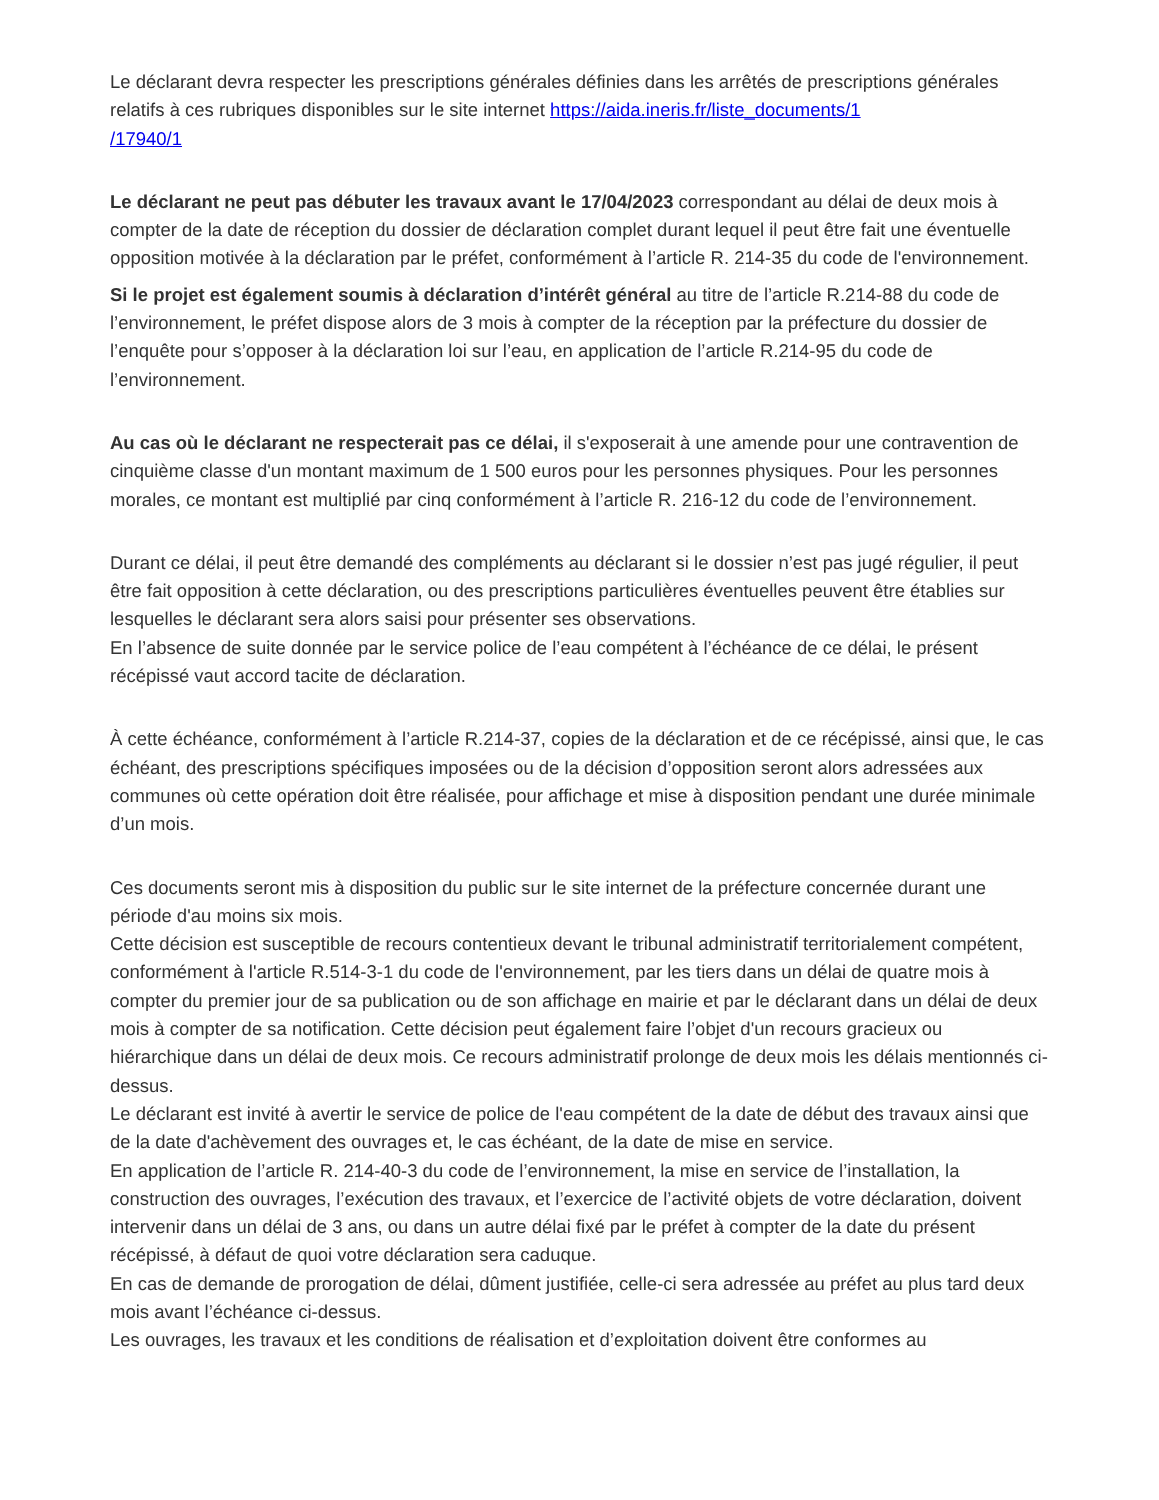Le déclarant devra respecter les prescriptions générales définies dans les arrêtés de prescriptions générales relatifs à ces rubriques disponibles sur le site internet https://aida.ineris.fr/liste_documents/1
/17940/1
Le déclarant ne peut pas débuter les travaux avant le 17/04/2023 correspondant au délai de deux mois à compter de la date de réception du dossier de déclaration complet durant lequel il peut être fait une éventuelle opposition motivée à la déclaration par le préfet, conformément à l’article R. 214-35 du code de l'environnement.
Si le projet est également soumis à déclaration d’intérêt général au titre de l’article R.214-88 du code de l’environnement, le préfet dispose alors de 3 mois à compter de la réception par la préfecture du dossier de l’enquête pour s’opposer à la déclaration loi sur l’eau, en application de l’article R.214-95 du code de l’environnement.
Au cas où le déclarant ne respecterait pas ce délai, il s'exposerait à une amende pour une contravention de cinquième classe d'un montant maximum de 1 500 euros pour les personnes physiques. Pour les personnes morales, ce montant est multiplié par cinq conformément à l’article R. 216-12 du code de l’environnement.
Durant ce délai, il peut être demandé des compléments au déclarant si le dossier n’est pas jugé régulier, il peut être fait opposition à cette déclaration, ou des prescriptions particulières éventuelles peuvent être établies sur lesquelles le déclarant sera alors saisi pour présenter ses observations.
En l’absence de suite donnée par le service police de l’eau compétent à l’échéance de ce délai, le présent récépissé vaut accord tacite de déclaration.
À cette échéance, conformément à l’article R.214-37, copies de la déclaration et de ce récépissé, ainsi que, le cas échéant, des prescriptions spécifiques imposées ou de la décision d’opposition seront alors adressées aux communes où cette opération doit être réalisée, pour affichage et mise à disposition pendant une durée minimale d’un mois.
Ces documents seront mis à disposition du public sur le site internet de la préfecture concernée durant une période d'au moins six mois.
Cette décision est susceptible de recours contentieux devant le tribunal administratif territorialement compétent, conformément à l'article R.514-3-1 du code de l'environnement, par les tiers dans un délai de quatre mois à compter du premier jour de sa publication ou de son affichage en mairie et par le déclarant dans un délai de deux mois à compter de sa notification. Cette décision peut également faire l’objet d'un recours gracieux ou hiérarchique dans un délai de deux mois. Ce recours administratif prolonge de deux mois les délais mentionnés ci-dessus.
Le déclarant est invité à avertir le service de police de l'eau compétent de la date de début des travaux ainsi que de la date d'achèvement des ouvrages et, le cas échéant, de la date de mise en service.
En application de l’article R. 214-40-3 du code de l’environnement, la mise en service de l’installation, la construction des ouvrages, l’exécution des travaux, et l’exercice de l’activité objets de votre déclaration, doivent intervenir dans un délai de 3 ans, ou dans un autre délai fixé par le préfet à compter de la date du présent récépissé, à défaut de quoi votre déclaration sera caduque.
En cas de demande de prorogation de délai, dûment justifiée, celle-ci sera adressée au préfet au plus tard deux mois avant l’échéance ci-dessus.
Les ouvrages, les travaux et les conditions de réalisation et d’exploitation doivent être conformes au